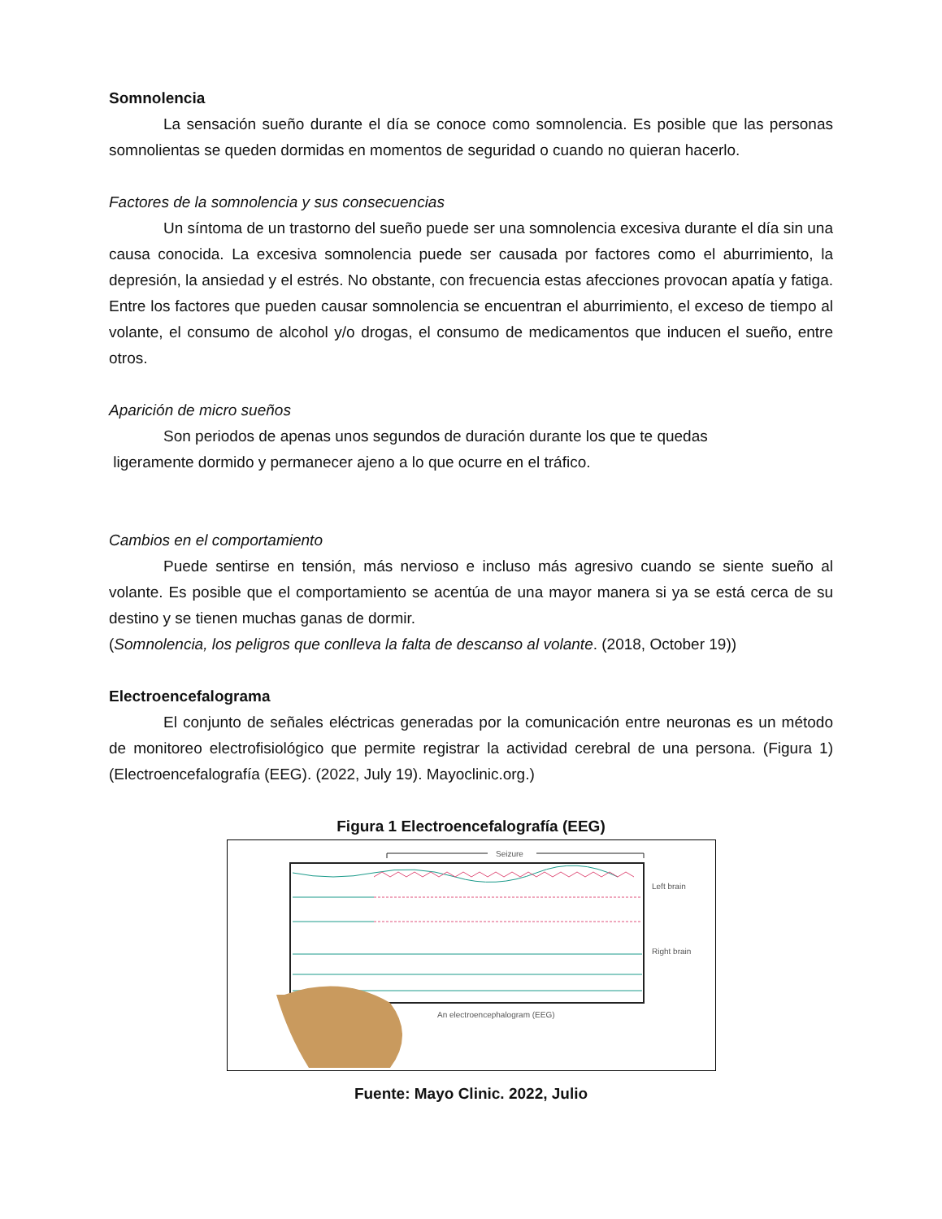Somnolencia
La sensación sueño durante el día se conoce como somnolencia. Es posible que las personas somnolientas se queden dormidas en momentos de seguridad o cuando no quieran hacerlo.
Factores de la somnolencia y sus consecuencias
Un síntoma de un trastorno del sueño puede ser una somnolencia excesiva durante el día sin una causa conocida. La excesiva somnolencia puede ser causada por factores como el aburrimiento, la depresión, la ansiedad y el estrés. No obstante, con frecuencia estas afecciones provocan apatía y fatiga. Entre los factores que pueden causar somnolencia se encuentran el aburrimiento, el exceso de tiempo al volante, el consumo de alcohol y/o drogas, el consumo de medicamentos que inducen el sueño, entre otros.
Aparición de micro sueños
Son periodos de apenas unos segundos de duración durante los que te quedas
ligeramente dormido y permanecer ajeno a lo que ocurre en el tráfico.
Cambios en el comportamiento
Puede sentirse en tensión, más nervioso e incluso más agresivo cuando se siente sueño al volante. Es posible que el comportamiento se acentúa de una mayor manera si ya se está cerca de su destino y se tienen muchas ganas de dormir.
(Somnolencia, los peligros que conlleva la falta de descanso al volante. (2018, October 19))
Electroencefalograma
El conjunto de señales eléctricas generadas por la comunicación entre neuronas es un método de monitoreo electrofisiológico que permite registrar la actividad cerebral de una persona. (Figura 1) (Electroencefalografía (EEG). (2022, July 19). Mayoclinic.org.)
Figura 1 Electroencefalografía (EEG)
Seizure
Left brain
Right brain
An electroencephalogram (EEG)
Fuente: Mayo Clinic. 2022, Julio